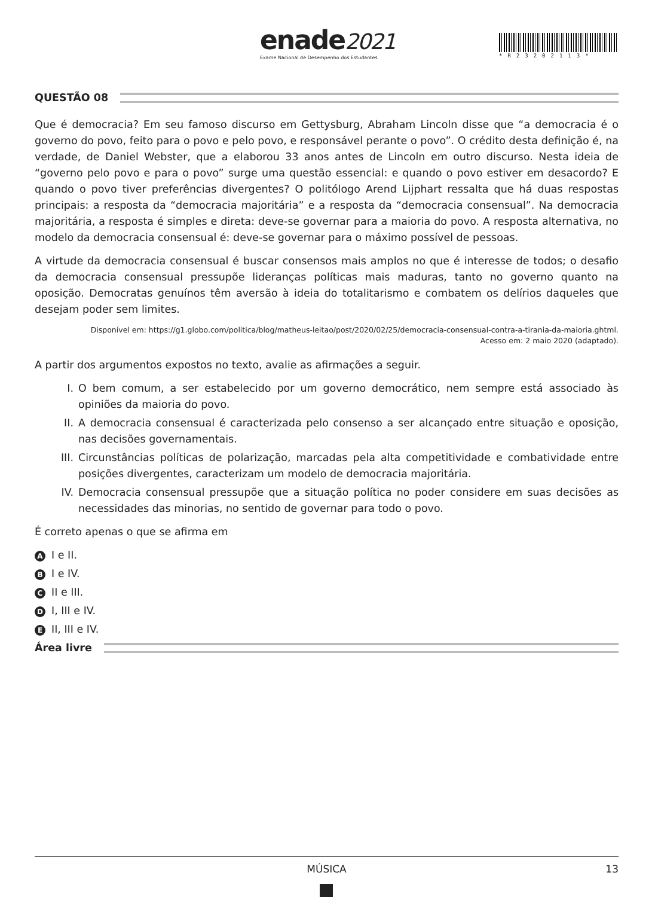enade2021
Exame Nacional de Desempenho dos Estudantes
*R23202113*
QUESTÃO 08
Que é democracia? Em seu famoso discurso em Gettysburg, Abraham Lincoln disse que “a democracia é o governo do povo, feito para o povo e pelo povo, e responsável perante o povo”. O crédito desta definição é, na verdade, de Daniel Webster, que a elaborou 33 anos antes de Lincoln em outro discurso. Nesta ideia de “governo pelo povo e para o povo” surge uma questão essencial: e quando o povo estiver em desacordo? E quando o povo tiver preferências divergentes? O politólogo Arend Lijphart ressalta que há duas respostas principais: a resposta da “democracia majoritária” e a resposta da “democracia consensual”. Na democracia majoritária, a resposta é simples e direta: deve-se governar para a maioria do povo. A resposta alternativa, no modelo da democracia consensual é: deve-se governar para o máximo possível de pessoas.
A virtude da democracia consensual é buscar consensos mais amplos no que é interesse de todos; o desafio da democracia consensual pressupõe lideranças políticas mais maduras, tanto no governo quanto na oposição. Democratas genuínos têm aversão à ideia do totalitarismo e combatem os delírios daqueles que desejam poder sem limites.
Disponível em: https://g1.globo.com/politica/blog/matheus-leitao/post/2020/02/25/democracia-consensual-contra-a-tirania-da-maioria.ghtml.
Acesso em: 2 maio 2020 (adaptado).
A partir dos argumentos expostos no texto, avalie as afirmações a seguir.
I. O bem comum, a ser estabelecido por um governo democrático, nem sempre está associado às opiniões da maioria do povo.
II. A democracia consensual é caracterizada pelo consenso a ser alcançado entre situação e oposição, nas decisões governamentais.
III. Circunstâncias políticas de polarização, marcadas pela alta competitividade e combatividade entre posições divergentes, caracterizam um modelo de democracia majoritária.
IV. Democracia consensual pressupõe que a situação política no poder considere em suas decisões as necessidades das minorias, no sentido de governar para todo o povo.
É correto apenas o que se afirma em
A I e II.
B I e IV.
C II e III.
D I, III e IV.
E II, III e IV.
Área livre
MÚSICA 13